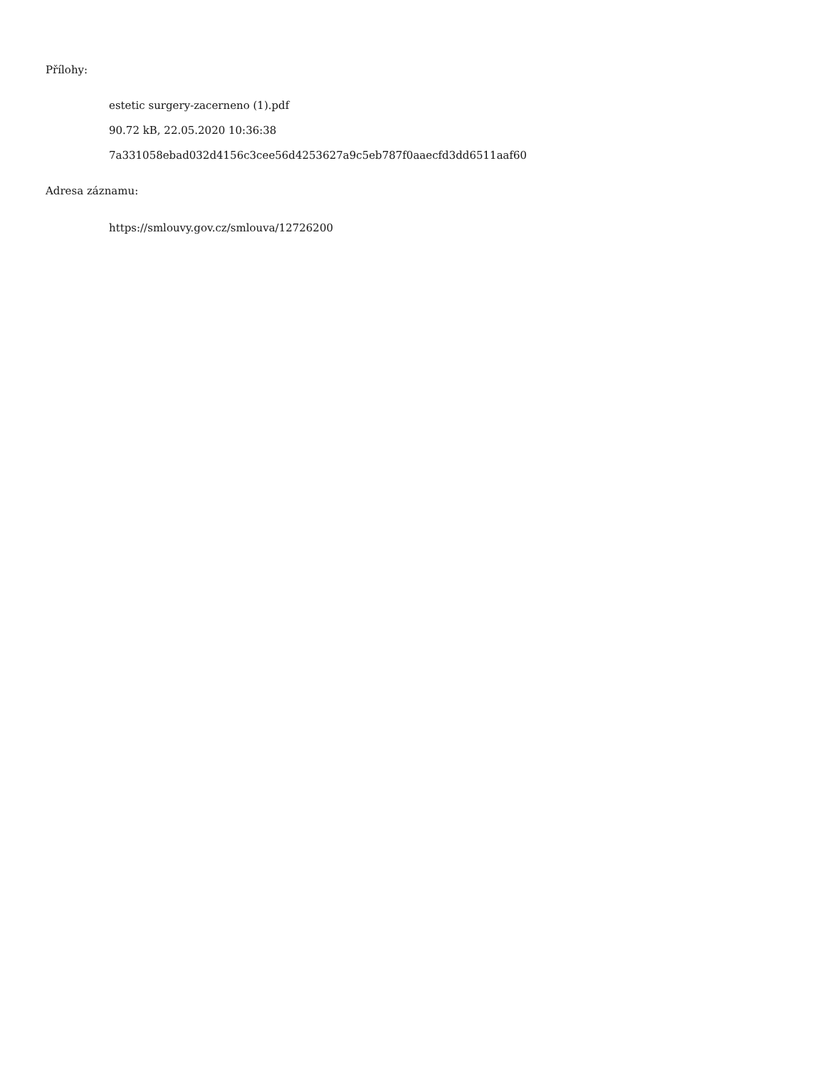Přílohy:
estetic surgery-zacerneno (1).pdf
90.72 kB, 22.05.2020 10:36:38
7a331058ebad032d4156c3cee56d4253627a9c5eb787f0aaecfd3dd6511aaf60
Adresa záznamu:
https://smlouvy.gov.cz/smlouva/12726200